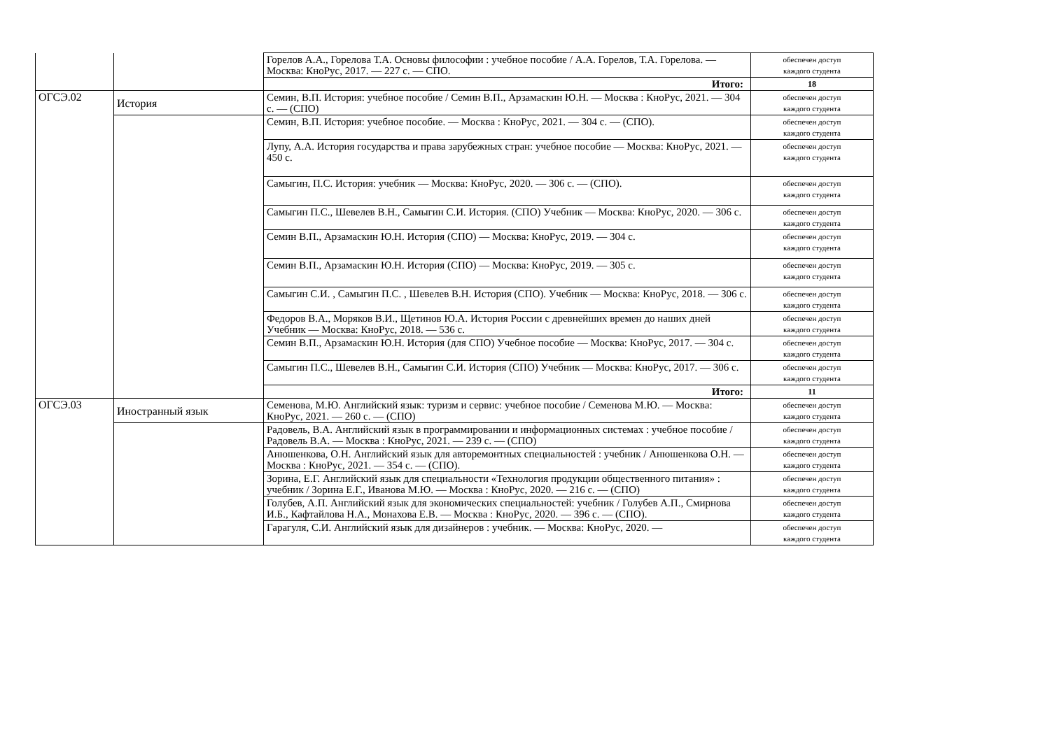| | | Горелов А.А., Горелова Т.А. Основы философии : учебное пособие / А.А. Горелов, Т.А. Горелова. — Москва: КноРус, 2017. — 227 с. — СПО. | обеспечен доступ каждого студента |
| | | Итого: | 18 |
| ОГСЭ.02 | История | Семин, В.П. История: учебное пособие / Семин В.П., Арзамаскин Ю.Н. — Москва : КноРус, 2021. — 304 с. — (СПО) | обеспечен доступ каждого студента |
| | | Семин, В.П. История: учебное пособие. — Москва : КноРус, 2021. — 304 с. — (СПО). | обеспечен доступ каждого студента |
| | | Лупу, А.А. История государства и права зарубежных стран: учебное пособие — Москва: КноРус, 2021. — 450 с. | обеспечен доступ каждого студента |
| | | Самыгин, П.С. История: учебник — Москва: КноРус, 2020. — 306 с. — (СПО). | обеспечен доступ каждого студента |
| | | Самыгин П.С., Шевелев В.Н., Самыгин С.И. История. (СПО) Учебник — Москва: КноРус, 2020. — 306 с. | обеспечен доступ каждого студента |
| | | Семин В.П., Арзамаскин Ю.Н. История (СПО) — Москва: КноРус, 2019. — 304 с. | обеспечен доступ каждого студента |
| | | Семин В.П., Арзамаскин Ю.Н. История (СПО) — Москва: КноРус, 2019. — 305 с. | обеспечен доступ каждого студента |
| | | Самыгин С.И. , Самыгин П.С. , Шевелев В.Н. История (СПО). Учебник — Москва: КноРус, 2018. — 306 с. | обеспечен доступ каждого студента |
| | | Федоров В.А., Моряков В.И., Щетинов Ю.А. История России с древнейших времен до наших дней Учебник — Москва: КноРус, 2018. — 536 с. | обеспечен доступ каждого студента |
| | | Семин В.П., Арзамаскин Ю.Н. История (для СПО) Учебное пособие — Москва: КноРус, 2017. — 304 с. | обеспечен доступ каждого студента |
| | | Самыгин П.С., Шевелев В.Н., Самыгин С.И. История (СПО) Учебник — Москва: КноРус, 2017. — 306 с. | обеспечен доступ каждого студента |
| | | Итого: | 11 |
| ОГСЭ.03 | Иностранный язык | Семенова, М.Ю. Английский язык: туризм и сервис: учебное пособие / Семенова М.Ю. — Москва: КноРус, 2021. — 260 с. — (СПО) | обеспечен доступ каждого студента |
| | | Радовель, В.А. Английский язык в программировании и информационных системах : учебное пособие / Радовель В.А. — Москва : КноРус, 2021. — 239 с. — (СПО) | обеспечен доступ каждого студента |
| | | Анюшенкова, О.Н. Английский язык для авторемонтных специальностей : учебник / Анюшенкова О.Н. — Москва : КноРус, 2021. — 354 с. — (СПО). | обеспечен доступ каждого студента |
| | | Зорина, Е.Г. Английский язык для специальности «Технология продукции общественного питания» : учебник / Зорина Е.Г., Иванова М.Ю. — Москва : КноРус, 2020. — 216 с. — (СПО) | обеспечен доступ каждого студента |
| | | Голубев, А.П. Английский язык для экономических специальностей: учебник / Голубев А.П., Смирнова И.Б., Кафтайлова Н.А., Монахова Е.В. — Москва : КноРус, 2020. — 396 с. — (СПО). | обеспечен доступ каждого студента |
| | | Гарагуля, С.И. Английский язык для дизайнеров : учебник. — Москва: КноРус, 2020. — | обеспечен доступ каждого студента |